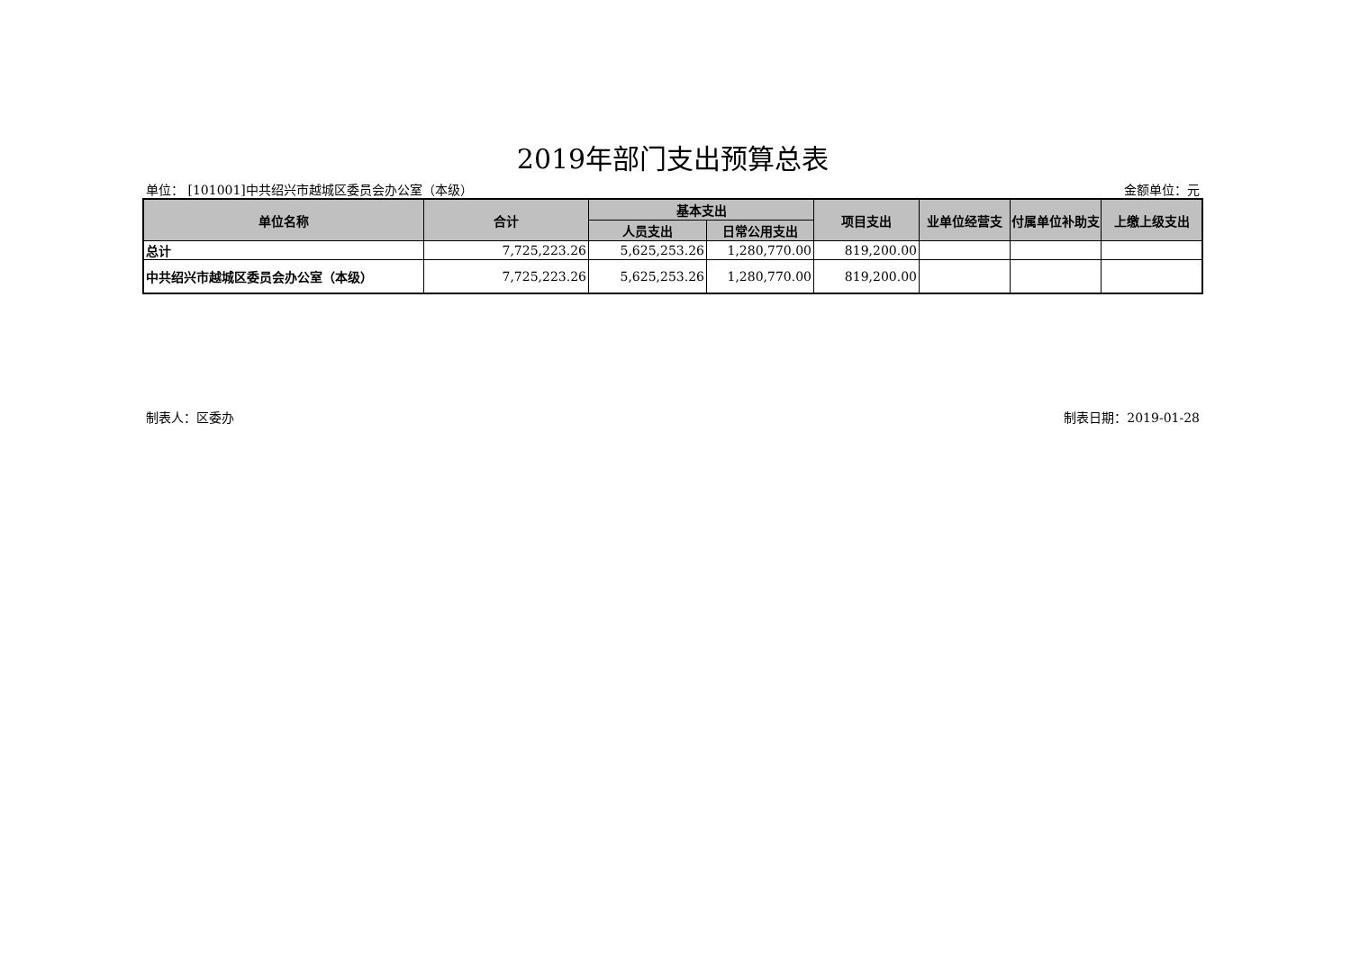2019年部门支出预算总表
单位： [101001]中共绍兴市越城区委员会办公室（本级） 金额单位：元
| 单位名称 | 合计 | 基本支出 | | 项目支出 | 业单位经营支 | 付属单位补助支 | 上缴上级支出 |
| --- | --- | --- | --- | --- | --- | --- | --- |
| | | 人员支出 | 日常公用支出 | | | | |
| 总计 | 7,725,223.26 | 5,625,253.26 | 1,280,770.00 | 819,200.00 | | | |
| 中共绍兴市越城区委员会办公室（本级） | 7,725,223.26 | 5,625,253.26 | 1,280,770.00 | 819,200.00 | | | |
制表人：区委办 制表日期：2019-01-28